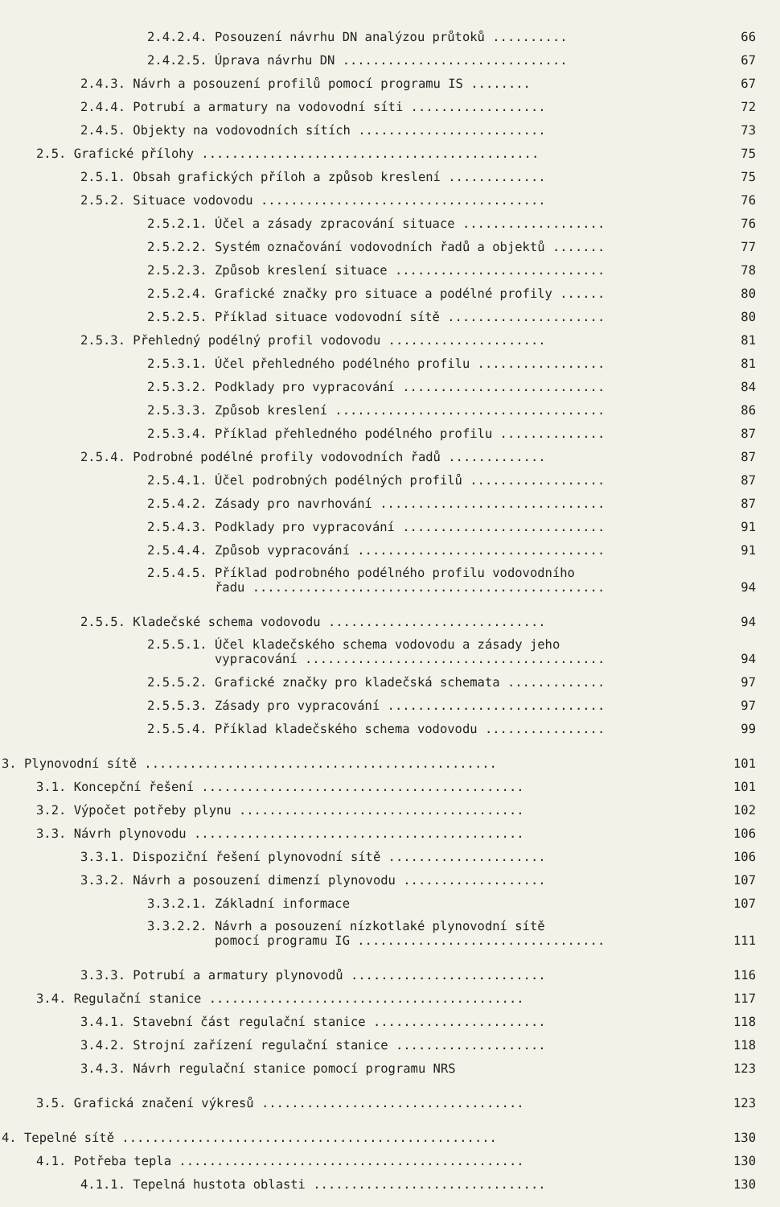2.4.2.4. Posouzení návrhu DN analýzou průtoků .......... 66
2.4.2.5. Úprava návrhu DN .............................. 67
2.4.3. Návrh a posouzení profilů pomocí programu IS ........ 67
2.4.4. Potrubí a armatury na vodovodní síti .................. 72
2.4.5. Objekty na vodovodních sítích ......................... 73
2.5. Grafické přílohy ............................................. 75
2.5.1. Obsah grafických příloh a způsob kreslení ............. 75
2.5.2. Situace vodovodu ...................................... 76
2.5.2.1. Účel a zásady zpracování situace ................... 76
2.5.2.2. Systém označování vodovodních řadů a objektů ....... 77
2.5.2.3. Způsob kreslení situace ............................ 78
2.5.2.4. Grafické značky pro situace a podélné profily ...... 80
2.5.2.5. Příklad situace vodovodní sítě ..................... 80
2.5.3. Přehledný podélný profil vodovodu ..................... 81
2.5.3.1. Účel přehledného podélného profilu ................. 81
2.5.3.2. Podklady pro vypracování ........................... 84
2.5.3.3. Způsob kreslení .................................... 86
2.5.3.4. Příklad přehledného podélného profilu .............. 87
2.5.4. Podrobné podélné profily vodovodních řadů ............. 87
2.5.4.1. Účel podrobných podélných profilů .................. 87
2.5.4.2. Zásady pro navrhování .............................. 87
2.5.4.3. Podklady pro vypracování ........................... 91
2.5.4.4. Způsob vypracování ................................. 91
2.5.4.5. Příklad podrobného podélného profilu vodovodního
řadu ............................................... 94
2.5.5. Kladečské schema vodovodu ............................. 94
2.5.5.1. Účel kladečského schema vodovodu a zásady jeho
vypracování ........................................ 94
2.5.5.2. Grafické značky pro kladečská schemata ............. 97
2.5.5.3. Zásady pro vypracování ............................. 97
2.5.5.4. Příklad kladečského schema vodovodu ................ 99
3. Plynovodní sítě ............................................... 101
3.1. Koncepční řešení ........................................... 101
3.2. Výpočet potřeby plynu ...................................... 102
3.3. Návrh plynovodu ............................................ 106
3.3.1. Dispoziční řešení plynovodní sítě ..................... 106
3.3.2. Návrh a posouzení dimenzí plynovodu ................... 107
3.3.2.1. Základní informace 107
3.3.2.2. Návrh a posouzení nízkotlaké plynovodní sítě
pomocí programu IG ................................. 111
3.3.3. Potrubí a armatury plynovodů .......................... 116
3.4. Regulační stanice .......................................... 117
3.4.1. Stavební část regulační stanice ....................... 118
3.4.2. Strojní zařízení regulační stanice .................... 118
3.4.3. Návrh regulační stanice pomocí programu NRS 123
3.5. Grafická značení výkresů ................................... 123
4. Tepelné sítě .................................................. 130
4.1. Potřeba tepla .............................................. 130
4.1.1. Tepelná hustota oblasti ............................... 130